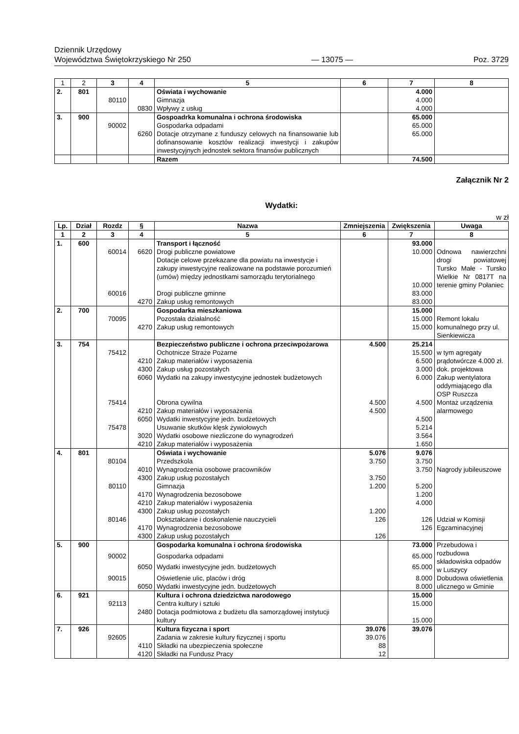Dziennik Urzędowy
Województwa Świętokrzyskiego Nr 250 — 13075 — Poz. 3729
| 1 | 2 | 3 | 4 | 5 | 6 | 7 | 8 |
| 2. | 801 | | | Oświata i wychowanie | | 4.000 | |
| | | 80110 | | Gimnazja | | 4.000 | |
| | | | 0830 | Wpływy z usług | | 4.000 | |
| 3. | 900 | | | Gospoadrka komunalna i ochrona środowiska | | 65.000 | |
| | | 90002 | | Gospodarka odpadami | | 65.000 | |
| | | | 6260 | Dotacje otrzymane z funduszy celowych na finansowanie lub dofinansowanie kosztów realizacji inwestycji i zakupów inwestycyjnych jednostek sektora finansów publicznych | | 65.000 | |
| | | | | Razem | | 74.500 | |
Załącznik Nr 2
Wydatki:
w zł
| Lp. | Dział | Rozdz | § | Nazwa | Zmniejszenia | Zwiększenia | Uwaga |
| --- | --- | --- | --- | --- | --- | --- | --- |
| 1 | 2 | 3 | 4 | 5 | 6 | 7 | 8 |
| 1. | 600 | | | Transport i łączność | | 93.000 | |
| | | 60014 | 6620 | Drogi publiczne powiatowe Dotacje celowe przekazane dla powiatu na inwestycje i zakupy inwestycyjne realizowane na podstawie porozumień (umów) między jednostkami samorządu terytorialnego | | 10.000 10.000 | Odnowa nawierzchni drogi powiatowej Tursko Małe - Tursko Wielkie Nr 0817T na terenie gminy Połaniec |
| | | 60016 | | Drogi publiczne gminne | | 83.000 | |
| | | | 4270 | Zakup usług remontowych | | 83.000 | |
| 2. | 700 | | | Gospodarka mieszkaniowa | | 15.000 | |
| | | 70095 | 4270 | Pozostała działalność Zakup usług remontowych | | 15.000 15.000 | Remont lokalu komunalnego przy ul. Sienkiewicza |
| 3. | 754 | | | Bezpieczeństwo publiczne i ochrona przeciwpożarowa | 4.500 | 25.214 | |
| | | 75412 | 4210 4300 6060 | Ochotnicze Straże Pożarne Zakup materiałów i wyposażenia Zakup usług pozostałych Wydatki na zakupy inwestycyjne jednostek budżetowych | | 15.500 6.500 3.000 6.000 | w tym agregaty prądotwórcze 4.000 zł. dok. projektowa Zakup wentylatora oddymiającego dla OSP Ruszcza |
| | | 75414 | 4210 6050 | Obrona cywilna Zakup materiałów i wyposażenia Wydatki inwestycyjne jedn. budżetowych | 4.500 4.500 | 4.500 4.500 | Montaż urządzenia alarmowego |
| | | 75478 | 3020 4210 | Usuwanie skutków klęsk żywiołowych Wydatki osobowe niezliczone do wynagrodzeń Zakup materiałów i wyposażenia | | 5.214 3.564 1.650 | |
| 4. | 801 | | | Oświata i wychowanie | 5.076 | 9.076 | |
| | | 80104 | 4010 4300 | Przedszkola Wynagrodzenia osobowe pracowników Zakup usług pozostałych | 3.750 3.750 | 3.750 3.750 | Nagrody jubileuszowe |
| | | 80110 | 4170 4210 4300 | Gimnazja Wynagrodzenia bezosobowe Zakup materiałów i wyposażenia Zakup usług pozostałych | 1.200 1.200 | 5.200 1.200 4.000 | |
| | | 80146 | 4170 4300 | Dokształcanie i doskonalenie nauczycieli Wynagrodzenia bezosobowe Zakup usług pozostałych | 126 126 | 126 126 | Udział w Komisji Egzaminacyjnej |
| 5. | 900 | | | Gospodarka komunalna i ochrona środowiska | | 73.000 | Przebudowa i rozbudowa składowiska odpadów w Luszycy |
| | | 90002 | | Gospodarka odpadami | | 65.000 | |
| | | | 6050 | Wydatki inwestycyjne jedn. budżetowych | | 65.000 | |
| | | 90015 | 6050 | Oświetlenie ulic, placów i dróg Wydatki inwestycyjne jedn. budżetowych | | 8.000 8.000 | Dobudowa oświetlenia ulicznego w Gminie |
| 6. | 921 | | | Kultura i ochrona dziedzictwa narodowego | | 15.000 | |
| | | 92113 | 2480 | Centra kultury i sztuki Dotacja podmiotowa z budżetu dla samorządowej instytucji kultury | | 15.000 15.000 | |
| 7. | 926 | | | Kultura fizyczna i sport | 39.076 | 39.076 | |
| | | 92605 | 4110 4120 | Zadania w zakresie kultury fizycznej i sportu Składki na ubezpieczenia społeczne Składki na Fundusz Pracy | 39.076 88 12 | | |